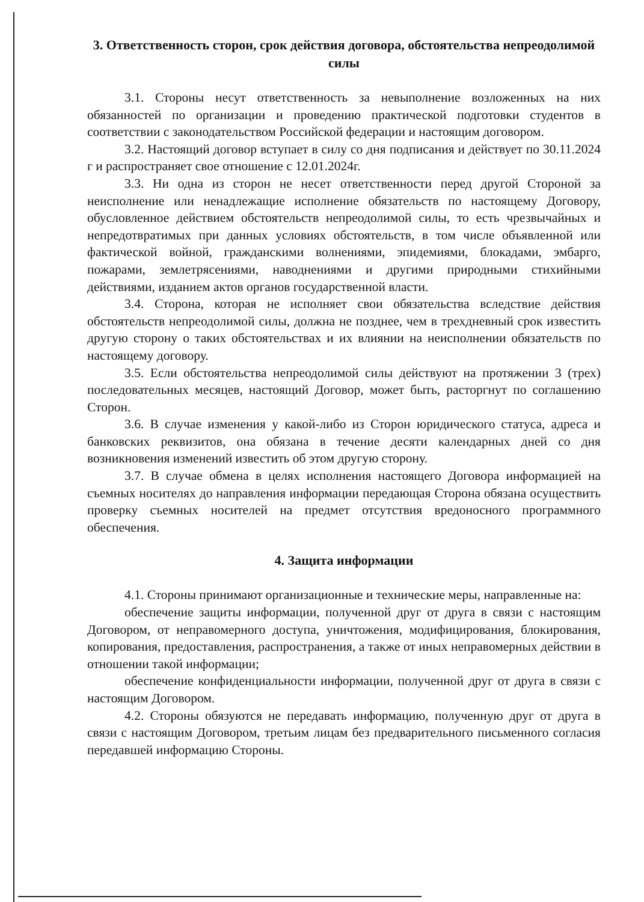3. Ответственность сторон, срок действия договора, обстоятельства непреодолимой силы
3.1. Стороны несут ответственность за невыполнение возложенных на них обязанностей по организации и проведению практической подготовки студентов в соответствии с законодательством Российской федерации и настоящим договором.
3.2. Настоящий договор вступает в силу со дня подписания и действует по 30.11.2024 г и распространяет свое отношение с 12.01.2024г.
3.3. Ни одна из сторон не несет ответственности перед другой Стороной за неисполнение или ненадлежащие исполнение обязательств по настоящему Договору, обусловленное действием обстоятельств непреодолимой силы, то есть чрезвычайных и непредотвратимых при данных условиях обстоятельств, в том числе объявленной или фактической войной, гражданскими волнениями, эпидемиями, блокадами, эмбарго, пожарами, землетрясениями, наводнениями и другими природными стихийными действиями, изданием актов органов государственной власти.
3.4. Сторона, которая не исполняет свои обязательства вследствие действия обстоятельств непреодолимой силы, должна не позднее, чем в трехдневный срок известить другую сторону о таких обстоятельствах и их влиянии на неисполнении обязательств по настоящему договору.
3.5. Если обстоятельства непреодолимой силы действуют на протяжении 3 (трех) последовательных месяцев, настоящий Договор, может быть, расторгнут по соглашению Сторон.
3.6. В случае изменения у какой-либо из Сторон юридического статуса, адреса и банковских реквизитов, она обязана в течение десяти календарных дней со дня возникновения изменений известить об этом другую сторону.
3.7. В случае обмена в целях исполнения настоящего Договора информацией на съемных носителях до направления информации передающая Сторона обязана осуществить проверку съемных носителей на предмет отсутствия вредоносного программного обеспечения.
4. Защита информации
4.1. Стороны принимают организационные и технические меры, направленные на:
обеспечение защиты информации, полученной друг от друга в связи с настоящим Договором, от неправомерного доступа, уничтожения, модифицирования, блокирования, копирования, предоставления, распространения, а также от иных неправомерных действии в отношении такой информации;
обеспечение конфиденциальности информации, полученной друг от друга в связи с настоящим Договором.
4.2. Стороны обязуются не передавать информацию, полученную друг от друга в связи с настоящим Договором, третьим лицам без предварительного письменного согласия передавшей информацию Стороны.